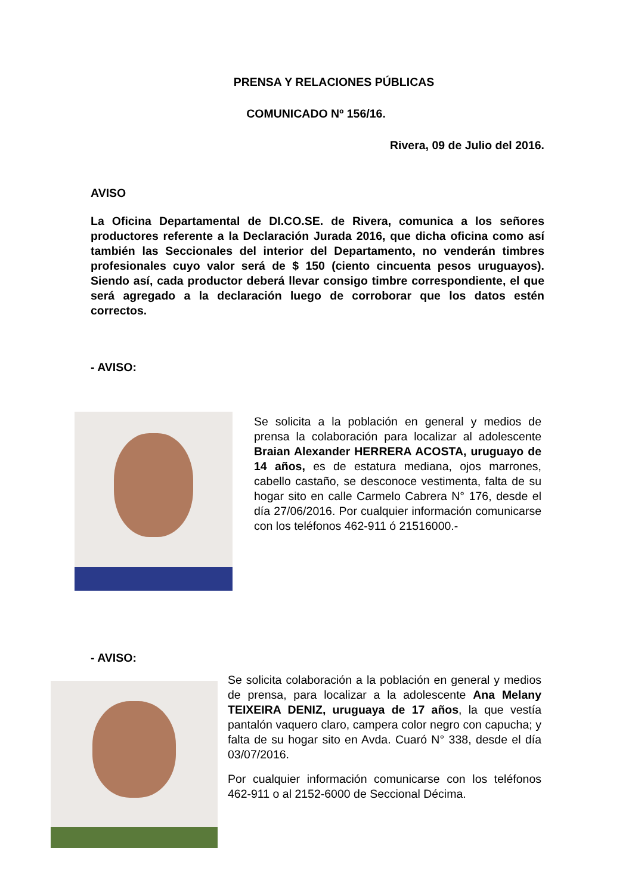PRENSA Y RELACIONES PÚBLICAS
COMUNICADO Nº 156/16.
Rivera, 09 de Julio del 2016.
AVISO
La Oficina Departamental de DI.CO.SE. de Rivera, comunica a los señores productores referente a la Declaración Jurada 2016, que dicha oficina como así también las Seccionales del interior del Departamento, no venderán timbres profesionales cuyo valor será de $ 150 (ciento cincuenta pesos uruguayos). Siendo así, cada productor deberá llevar consigo timbre correspondiente, el que será agregado a la declaración luego de corroborar que los datos estén correctos.
- AVISO:
Se solicita a la población en general y medios de prensa la colaboración para localizar al adolescente Braian Alexander HERRERA ACOSTA, uruguayo de 14 años, es de estatura mediana, ojos marrones, cabello castaño, se desconoce vestimenta, falta de su hogar sito en calle Carmelo Cabrera N° 176, desde el día 27/06/2016. Por cualquier información comunicarse con los teléfonos 462-911 ó 21516000.-
- AVISO:
Se solicita colaboración a la población en general y medios de prensa, para localizar a la adolescente Ana Melany TEIXEIRA DENIZ, uruguaya de 17 años, la que vestía pantalón vaquero claro, campera color negro con capucha; y falta de su hogar sito en Avda. Cuaró N° 338, desde el día 03/07/2016.
Por cualquier información comunicarse con los teléfonos 462-911 o al 2152-6000 de Seccional Décima.